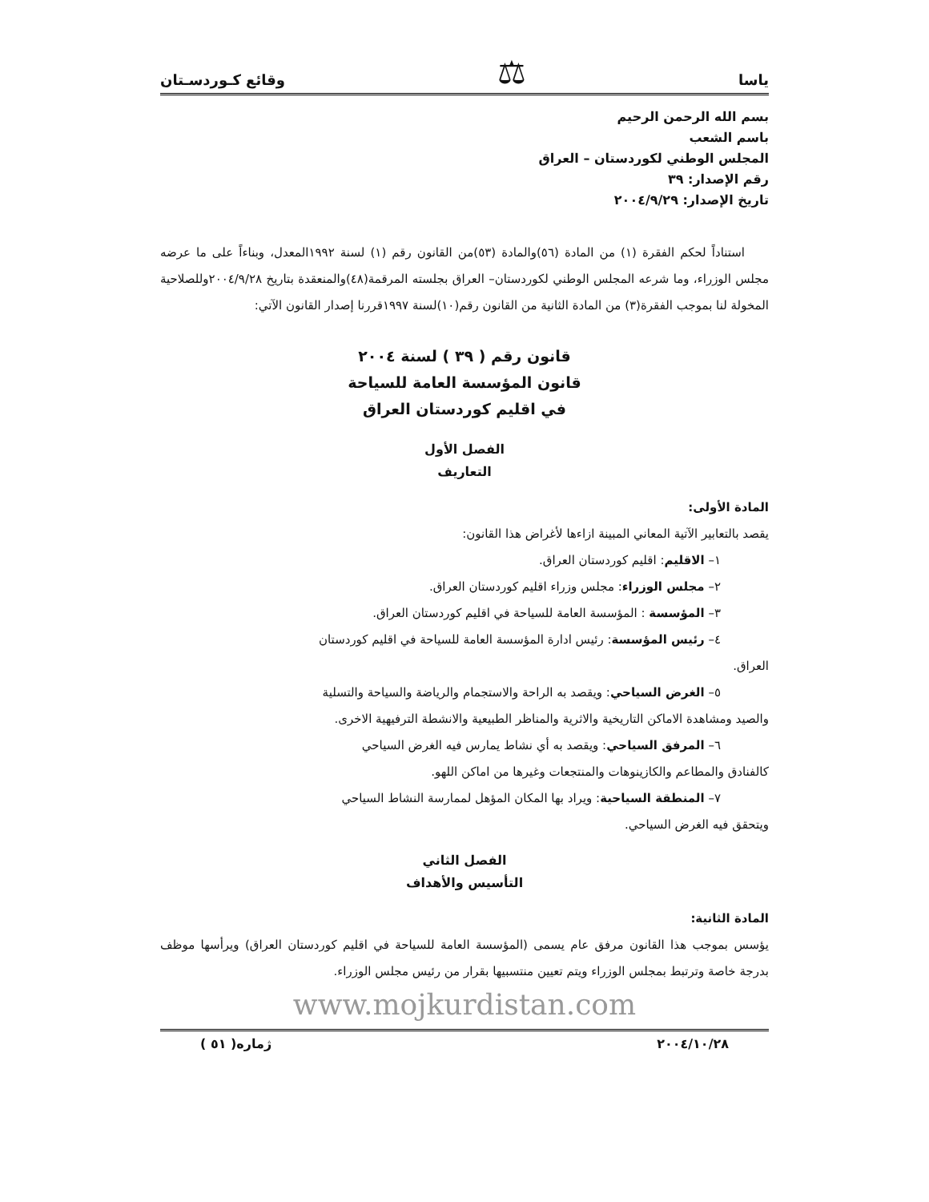ياسا ⚖ وقائع كـوردسـتان
بسم الله الرحمن الرحيم
باسم الشعب
المجلس الوطني لكوردستان – العراق
رقم الإصدار: ٣٩
تاريخ الإصدار: ٢٠٠٤/٩/٢٩
استناداً لحكم الفقرة (١) من المادة (٥٦)والمادة (٥٣)من القانون رقم (١) لسنة ١٩٩٢المعدل، وبناءاً على ما عرضه مجلس الوزراء، وما شرعه المجلس الوطني لكوردستان– العراق بجلسته المرقمة(٤٨)والمنعقدة بتاريخ ٢٠٠٤/٩/٢٨وللصلاحية المخولة لنا بموجب الفقرة(٣) من المادة الثانية من القانون رقم(١٠)لسنة ١٩٩٧قررنا إصدار القانون الآتي:
قانون رقم ( ٣٩ ) لسنة ٢٠٠٤
قانون المؤسسة العامة للسياحة
في اقليم كوردستان العراق
الفصل الأول
التعاريف
المادة الأولى:
يقصد بالتعابير الآتية المعاني المبينة ازاءها لأغراض هذا القانون:
١– الاقليم: اقليم كوردستان العراق.
٢– مجلس الوزراء: مجلس وزراء اقليم كوردستان العراق.
٣– المؤسسة : المؤسسة العامة للسياحة في اقليم كوردستان العراق.
٤– رئيس المؤسسة: رئيس ادارة المؤسسة العامة للسياحة في اقليم كوردستان
العراق.
٥– الغرض السياحي: ويقصد به الراحة والاستجمام والرياضة والسياحة والتسلية
والصيد ومشاهدة الاماكن التاريخية والاثرية والمناظر الطبيعية والانشطة الترفيهية الاخرى.
٦– المرفق السياحي: ويقصد به أي نشاط يمارس فيه الغرض السياحي
كالفنادق والمطاعم والكازينوهات والمنتجعات وغيرها من اماكن اللهو.
٧– المنطقة السياحية: ويراد بها المكان المؤهل لممارسة النشاط السياحي
ويتحقق فيه الغرض السياحي.
الفصل الثاني
التأسيس والأهداف
المادة الثانية:
يؤسس بموجب هذا القانون مرفق عام يسمى (المؤسسة العامة للسياحة في اقليم كوردستان العراق) ويرأسها موظف بدرجة خاصة وترتبط بمجلس الوزراء ويتم تعيين منتسبيها بقرار من رئيس مجلس الوزراء.
www.mojkurdistan.com
٢٠٠٤/١٠/٢٨ ژماره( ٥١ )